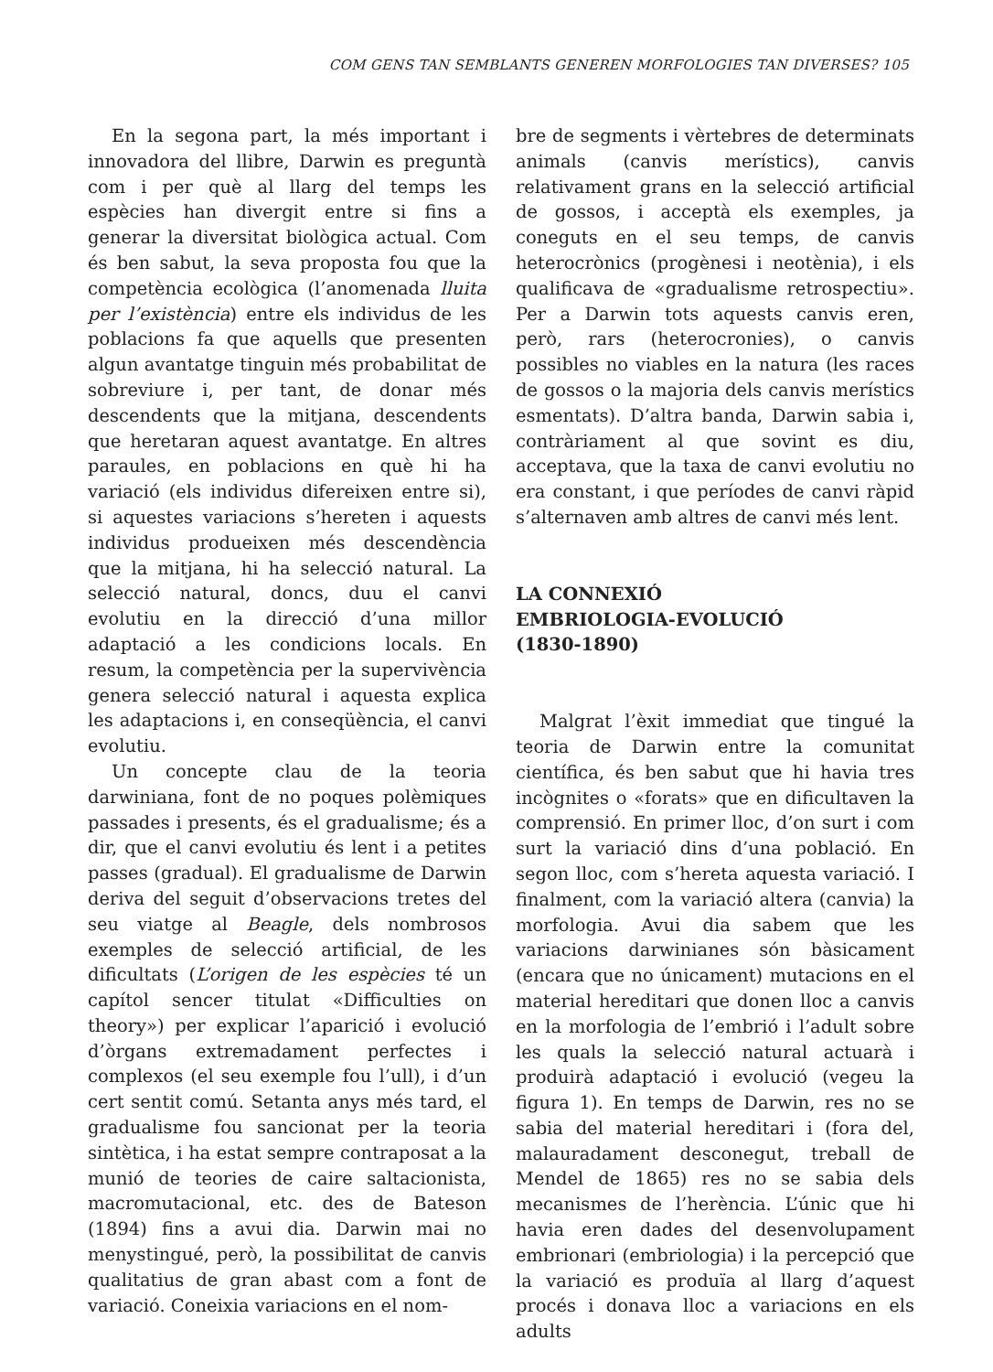COM GENS TAN SEMBLANTS GENEREN MORFOLOGIES TAN DIVERSES? 105
En la segona part, la més important i innovadora del llibre, Darwin es preguntà com i per què al llarg del temps les espècies han divergit entre si fins a generar la diversitat biològica actual. Com és ben sabut, la seva proposta fou que la competència ecològica (l’anomenada lluita per l’existència) entre els individus de les poblacions fa que aquells que presenten algun avantatge tinguin més probabilitat de sobreviure i, per tant, de donar més descendents que la mitjana, descendents que heretaran aquest avantatge. En altres paraules, en poblacions en què hi ha variació (els individus difereixen entre si), si aquestes variacions s’hereten i aquests individus produeixen més descendència que la mitjana, hi ha selecció natural. La selecció natural, doncs, duu el canvi evolutiu en la direcció d’una millor adaptació a les condicions locals. En resum, la competència per la supervivència genera selecció natural i aquesta explica les adaptacions i, en conseqüència, el canvi evolutiu.
Un concepte clau de la teoria darwiniana, font de no poques polèmiques passades i presents, és el gradualisme; és a dir, que el canvi evolutiu és lent i a petites passes (gradual). El gradualisme de Darwin deriva del seguit d’observacions tretes del seu viatge al Beagle, dels nombrosos exemples de selecció artificial, de les dificultats (L’origen de les espècies té un capítol sencer titulat «Difficulties on theory») per explicar l’aparició i evolució d’òrgans extremadament perfectes i complexos (el seu exemple fou l’ull), i d’un cert sentit comú. Setanta anys més tard, el gradualisme fou sancionat per la teoria sintètica, i ha estat sempre contraposat a la munió de teories de caire saltacionista, macromutacional, etc. des de Bateson (1894) fins a avui dia. Darwin mai no menystingué, però, la possibilitat de canvis qualitatius de gran abast com a font de variació. Coneixia variacions en el nom-
bre de segments i vèrtebres de determinats animals (canvis merístics), canvis relativament grans en la selecció artificial de gossos, i acceptà els exemples, ja coneguts en el seu temps, de canvis heterocrònics (progènesi i neotènia), i els qualificava de «gradualisme retrospectiu». Per a Darwin tots aquests canvis eren, però, rars (heterocronies), o canvis possibles no viables en la natura (les races de gossos o la majoria dels canvis merístics esmentats). D’altra banda, Darwin sabia i, contràriament al que sovint es diu, acceptava, que la taxa de canvi evolutiu no era constant, i que períodes de canvi ràpid s’alternaven amb altres de canvi més lent.
LA CONNEXIÓ
EMBRIOLOGIA-EVOLUCIÓ
(1830-1890)
Malgrat l’èxit immediat que tingué la teoria de Darwin entre la comunitat científica, és ben sabut que hi havia tres incògnites o «forats» que en dificultaven la comprensió. En primer lloc, d’on surt i com surt la variació dins d’una població. En segon lloc, com s’hereta aquesta variació. I finalment, com la variació altera (canvia) la morfologia. Avui dia sabem que les variacions darwinianes són bàsicament (encara que no únicament) mutacions en el material hereditari que donen lloc a canvis en la morfologia de l’embrió i l’adult sobre les quals la selecció natural actuarà i produirà adaptació i evolució (vegeu la figura 1). En temps de Darwin, res no se sabia del material hereditari i (fora del, malauradament desconegut, treball de Mendel de 1865) res no se sabia dels mecanismes de l’herència. L’únic que hi havia eren dades del desenvolupament embrionari (embriologia) i la percepció que la variació es produïa al llarg d’aquest procés i donava lloc a variacions en els adults